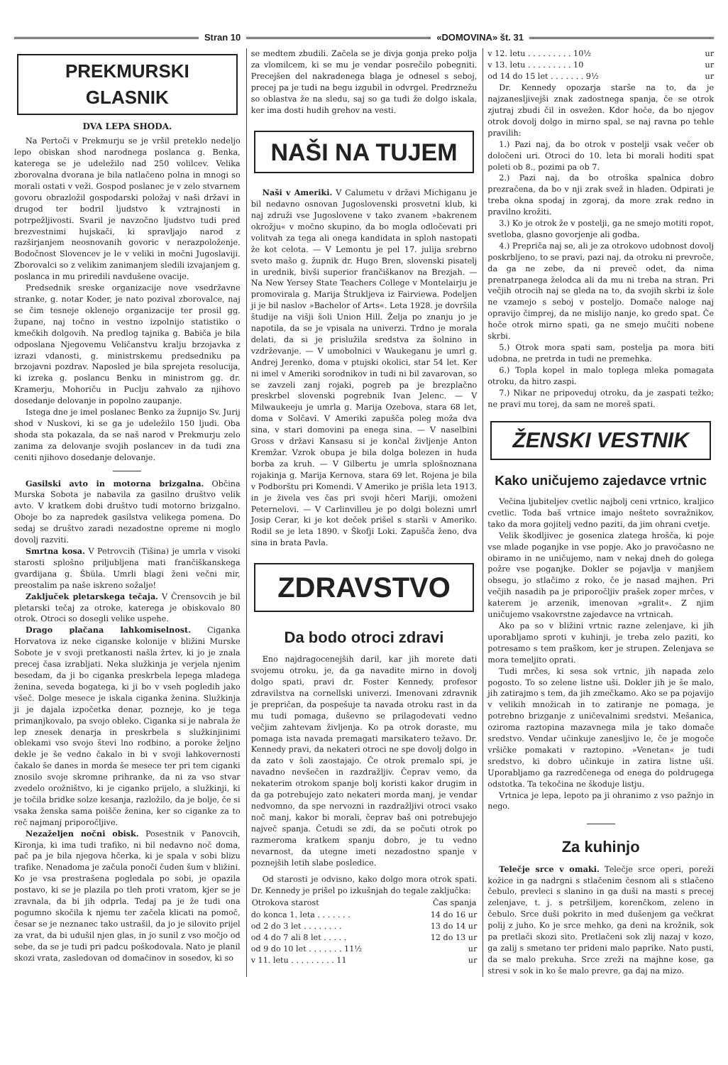Stran 10 «DOMOVINA» št. 31
PREKMURSKI GLASNIK
DVA LEPA SHODA.
Na Pertoči v Prekmurju se je vršil preteklo nedeljo lepo obiskan shod narodnega poslanca g. Benka, katerega se je udeležilo nad 250 volilcev. Velika zborovalna dvorana je bila natlačeno polna in mnogi so morali ostati v veži. Gospod poslanec je v zelo stvarnem govoru obrazložil gospodarski položaj v naši državi in drugod ter bodril ljudstvo k vztrajnosti in potrpežljivosti. Svaril je navzočno ljudstvo tudi pred brezvestnimi hujskači, ki spravljajo narod z razširjanjem neosnovanih govoric v nerazpoloženje. Bodočnost Slovencev je le v veliki in močni Jugoslaviji. Zborovalci so z velikim zanimanjem sledili izvajanjem g. poslanca in mu priredili navdušene ovacije.
Predsednik sreske organizacije nove vsedržavne stranke, g. notar Koder, je nato pozival zborovalce, naj se čim tesneje oklenejo organizacije ter prosil gg. župane, naj točno in vestno izpolnijo statistiko o kmečkih dolgovih. Na predlog tajnika g. Babiča je bila odposlana Njegovemu Veličanstvu kralju brzojavka z izrazi vdanosti, g. ministrskemu predsedniku pa brzojavni pozdrav. Naposled je bila sprejeta resolucija, ki izreka g. poslancu Benku in ministrom gg. dr. Kramerju, Mohoriču in Puclju zahvalo za njihovo dosedanje delovanje in popolno zaupanje.
Istega dne je imel poslanec Benko za župnijo Sv. Jurij shod v Nuskovi, ki se ga je udeležilo 150 ljudi. Oba shoda sta pokazala, da se naš narod v Prekmurju zelo zanima za delovanje svojih poslancev in da tudi zna ceniti njihovo dosedanje delovanje.
Gasilski avto in motorna brizgalna. Občina Murska Sobota je nabavila za gasilno društvo velik avto. V kratkem dobi društvo tudi motorno brizgalno. Oboje bo za napredek gasilstva velikega pomena. Do sedaj se društvo zaradi nezadostne opreme ni moglo dovolj razviti.
Smrtna kosa. V Petrovcih (Tišina) je umrla v visoki starosti splošno priljubljena mati frančiškanskega gvardijana g. Šbüla. Umrli blagi ženi večni mir, preostalim pa naše iskreno sožalje!
Zaključek pletarskega tečaja. V Črensovcih je bil pletarski tečaj za otroke, katerega je obiskovalo 80 otrok. Otroci so dosegli velike uspehe.
Drago plačana lahkomiselnost. Ciganka Horvatova iz neke ciganske kolonije v bližini Murske Sobote je v svoji pretkanosti našla žrtev, ki jo je znala precej časa izrabljati. Neka služkinja je verjela njenim besedam, da ji bo ciganka preskrbela lepega mladega ženina, seveda bogatega, ki ji bo v vseh pogledih jako všeč. Dolge mesece je iskala ciganka ženina. Služkinja ji je dajala izpočetka denar, pozneje, ko je tega primanjkovalo, pa svojo obleko. Ciganka si je nabrala že lep znesek denarja in preskrbela s služkinjinimi oblekami vso svojo števi lno rodbino, a poroke željno dekle je še vedno čakalo in bi v svoji lahkovernosti čakalo še danes in morda še mesece ter pri tem ciganki znosilo svoje skromne prihranke, da ni za vso stvar zvedelo orožništvo, ki je ciganko prijelo, a služkinji, ki je točila bridke solze kesanja, razložilo, da je bolje, če si vsaka ženska sama poišče ženina, ker so ciganke za to reč najmanj priporočljive.
Nezaželjen nočni obisk. Posestnik v Panovcih, Kironja, ki ima tudi trafiko, ni bil nedavno noč doma, pač pa je bila njegova hčerka, ki je spala v sobi blizu trafike. Nenadoma je začula ponoči čuden šum v bližini. Ko je vsa prestrašena pogledala po sobi, je opazila postavo, ki se je plazila po tleh proti vratom, kjer se je zravnala, da bi jih odprla. Tedaj pa je že tudi ona pogumno skočila k njemu ter začela klicati na pomoč, česar se je neznanec tako ustrašil, da jo je silovito prijel za vrat, da bi udušil njen glas, in jo sunil z vso močjo od sebe, da se je tudi pri padcu poškodovala. Nato je planil skozi vrata, zasledovan od domačinov in sosedov, ki so
se medtem zbudili. Začela se je divja gonja preko polja za vlomilcem, ki se mu je vendar posrečilo pobegniti. Precejšen del nakradenega blaga je odnesel s seboj, precej pa je tudi na begu izgubil in odvrgel. Predrznežu so oblastva že na sledu, saj so ga tudi že dolgo iskala, ker ima dosti hudih grehov na vesti.
NAŠI NA TUJEM
Naši v Ameriki. V Calumetu v državi Michiganu je bil nedavno osnovan Jugoslovenski prosvetni klub, ki naj združi vse Jugoslovene v tako zvanem »bakrenem okrožju« v močno skupino, da bo mogla odločevati pri volitvah za tega ali onega kandidata in sploh nastopati že kot celota. — V Lemontu je pel 17. julija srebrno sveto mašo g. župnik dr. Hugo Bren, slovenski pisatelj in urednik, bivši superior frančiškanov na Brezjah. — Na New Yersey State Teachers College v Montelairju je promovirala g. Marija Štrukljeva iz Fairviewa. Podeljen ji je bil naslov »Bachelor of Arts«. Leta 1928. je dovršila študije na višji šoli Union Hill. Želja po znanju jo je napotila, da se je vpisala na univerzi. Trdno je morala delati, da si je prislužila sredstva za šolnino in vzdrževanje. — V umobolnici v Waukeganu je umrl g. Andrej Jerenko, doma v ptujski okolici, star 54 let. Ker ni imel v Ameriki sorodnikov in tudi ni bil zavarovan, so se zavzeli zanj rojaki, pogreb pa je brezplačno preskrbel slovenski pogrebnik Ivan Jelenc. — V Milwaukeeju je umrla g. Marija Ozebova, stara 68 let, doma v Solčavi. V Ameriki zapušča poleg moža dva sina, v stari domovini pa enega sina. — V naselbini Gross v državi Kansasu si je končal življenje Anton Kremžar. Vzrok obupa je bila dolga bolezen in huda borba za kruh. — V Gilbertu je umrla splošnoznana rojakinja g. Marija Kernova, stara 69 let. Rojena je bila v Podborštu pri Komendi. V Ameriko je prišla leta 1913. in je živela ves čas pri svoji hčeri Mariji, omoženi Peternelovi. — V Carlinvilleu je po dolgi bolezni umrl Josip Cerar, ki je kot deček prišel s starši v Ameriko. Rodil se je leta 1890. v Škofji Loki. Zapušča ženo, dva sina in brata Pavla.
ZDRAVSTVO
Da bodo otroci zdravi
Eno najdragocenejših daril, kar jih morete dati svojemu otroku, je, da ga navadite mirno in dovolj dolgo spati, pravi dr. Foster Kennedy, profesor zdravilstva na cornellski univerzi. Imenovani zdravnik je prepričan, da pospešuje ta navada otroku rast in da mu tudi pomaga, duševno se prilagodevati vedno večjim zahtevam življenja. Ko pa otrok doraste, mu pomaga ista navada premagati marsikatero težavo. Dr. Kennedy pravi, da nekateri otroci ne spe dovolj dolgo in da zato v šoli zaostajajo. Če otrok premalo spi, je navadno nevšečen in razdražljiv. Čeprav vemo, da nekaterim otrokom spanje bolj koristi kakor drugim in da ga potrebujejo zato nekateri morda manj, je vendar nedvomno, da spe nervozni in razdražljivi otroci vsako noč manj, kakor bi morali, čeprav baš oni potrebujejo največ spanja. Četudi se zdi, da se počuti otrok po razmeroma kratkem spanju dobro, je tu vedno nevarnost, da utegne imeti nezadostno spanje v poznejših letih slabe posledice.
Od starosti je odvisno, kako dolgo mora otrok spati. Dr. Kennedy je prišel po izkušnjah do tegale zaključka:
| Otrokova starost | Čas spanja |
| --- | --- |
| do konca 1. leta . . . . . . . | 14 do 16 ur |
| od 2 do 3 let . . . . . . . . | 13 do 14 ur |
| od 4 do 7 ali 8 let . . . . . | 12 do 13 ur |
| od 9 do 10 let . . . . . . . 11½ | ur |
| v 11. letu . . . . . . . . . 11 | ur |
| v 12. letu . . . . . . . . . 10½ | ur |
| v 13. letu . . . . . . . . . 10 | ur |
| od 14 do 15 let . . . . . . . 9½ | ur |
Dr. Kennedy opozarja starše na to, da je najzanesljivejši znak zadostnega spanja, če se otrok zjutraj zbudi čil in osvežen. Kdor hoče, da bo njegov otrok dovolj dolgo in mirno spal, se naj ravna po tehle pravilih:
1.) Pazi naj, da bo otrok v postelji vsak večer ob določeni uri. Otroci do 10. leta bi morali hoditi spat poleti ob 8., pozimi pa ob 7.
2.) Pazi naj, da bo otroška spalnica dobro prezračena, da bo v nji zrak svež in hladen. Odpirati je treba okna spodaj in zgoraj, da more zrak redno in pravilno krožiti.
3.) Ko je otrok že v postelji, ga ne smejo motiti ropot, svetloba, glasno govorjenje ali godba.
4.) Prepriča naj se, ali je za otrokovo udobnost dovolj poskrbljeno, to se pravi, pazi naj, da otroku ni prevroče, da ga ne zebe, da ni preveč odet, da nima prenatrpanega želodca ali da mu ni treba na stran. Pri večjih otrocih naj se gleda na to, da svojih skrbi iz šole ne vzamejo s seboj v posteljo. Domače naloge naj opravijo čimprej, da ne mislijo nanje, ko gredo spat. Če hoče otrok mirno spati, ga ne smejo mučiti nobene skrbi.
5.) Otrok mora spati sam, postelja pa mora biti udobna, ne pretrda in tudi ne premehka.
6.) Topla kopel in malo toplega mleka pomagata otroku, da hitro zaspi.
7.) Nikar ne pripoveduj otroku, da je zaspati težko; ne pravi mu torej, da sam ne moreš spati.
ŽENSKI VESTNIK
Kako uničujemo zajedavce vrtnic
Večina ljubiteljev cvetlic najbolj ceni vrtnico, kraljico cvetlic. Toda baš vrtnice imajo nešteto sovražnikov, tako da mora gojitelj vedno paziti, da jim ohrani cvetje.
Velik škodljivec je gosenica zlatega hrošča, ki poje vse mlade poganjke in vse popje. Ako jo pravočasno ne obiramo in ne uničujemo, nam v nekaj dneh do golega požre vse poganjke. Dokler se pojavlja v manjšem obsegu, jo stlačimo z roko, če je nasad majhen. Pri večjih nasadih pa je priporočljiv prašek zoper mrčes, v katerem je arzenik, imenovan »gralit«. Z njim uničujemo vsakovrstne zajedavce na vrtnicah.
Ako pa so v bližini vrtnic razne zelenjave, ki jih uporabljamo sproti v kuhinji, je treba zelo paziti, ko potresamo s tem praškom, ker je strupen. Zelenjava se mora temeljito oprati.
Tudi mrčes, ki sesa sok vrtnic, jih napada zelo pogosto. To so zelene listne uši. Dokler jih je še malo, jih zatirajmo s tem, da jih zmečkamo. Ako se pa pojavijo v velikih množicah in to zatiranje ne pomaga, je potrebno brizganje z uničevalnimi sredstvi. Mešanica, oziroma raztopina mazavnega mila je tako domače sredstvo. Vendar učinkuje zanesljivo le, če je mogoče vršičke pomakati v raztopino. »Venetan« je tudi sredstvo, ki dobro učinkuje in zatira listne uši. Uporabljamo ga razredčenega od enega do poldrugega odstotka. Ta tekočina ne škoduje listju.
Vrtnica je lepa, lepoto pa ji ohranimo z vso pažnjo in nego.
Za kuhinjo
Telečje srce v omaki. Telečje srce operi, poreži kožice in ga nadrgni s stlačenim česnom ali s stlačeno čebulo, prevleci s slanino in ga duši na masti s precej zelenjave, t. j. s petršiljem, korenčkom, zeleno in čebulo. Srce duši pokrito in med dušenjem ga večkrat polij z juho. Ko je srce mehko, ga deni na krožnik, sok pa pretlači skozi sito. Pretlačeni sok zlij nazaj v kozo, ga zalij s smetano ter prideni malo paprike. Nato pusti, da se malo prekuha. Srce zreži na majhne kose, ga stresi v sok in ko še malo prevre, ga daj na mizo.